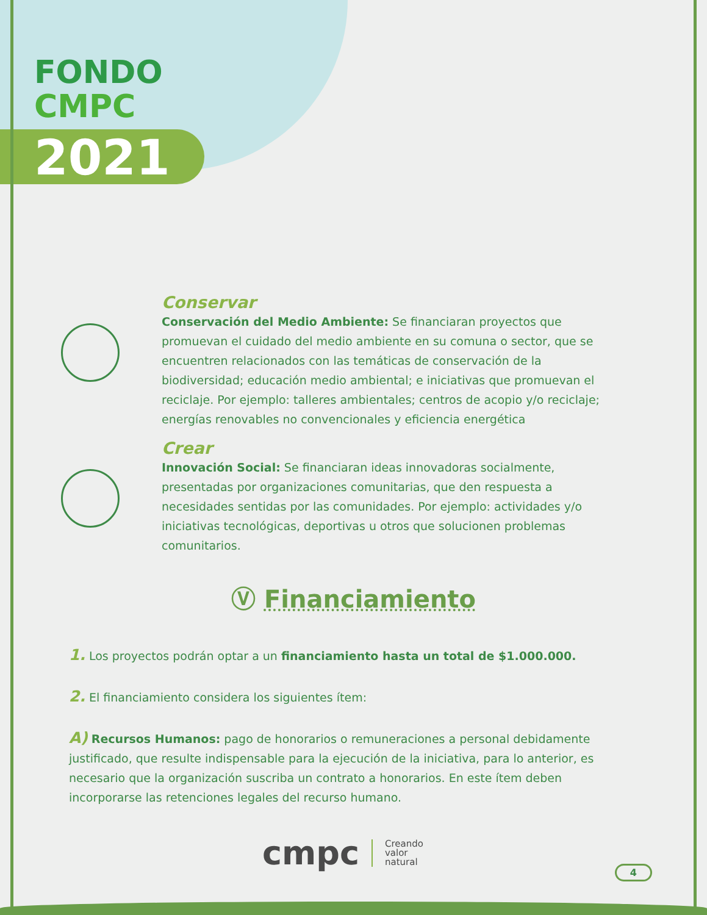FONDO
CMPC
2021
Conservar
Conservación del Medio Ambiente: Se financiaran proyectos que promuevan el cuidado del medio ambiente en su comuna o sector, que se encuentren relacionados con las temáticas de conservación de la biodiversidad; educación medio ambiental; e iniciativas que promuevan el reciclaje. Por ejemplo: talleres ambientales; centros de acopio y/o reciclaje; energías renovables no convencionales y eficiencia energética
Crear
Innovación Social: Se financiaran ideas innovadoras socialmente, presentadas por organizaciones comunitarias, que den respuesta a necesidades sentidas por las comunidades. Por ejemplo: actividades y/o iniciativas tecnológicas, deportivas u otros que solucionen problemas comunitarios.
Ⓥ Financiamiento
1. Los proyectos podrán optar a un financiamiento hasta un total de $1.000.000.
2. El financiamiento considera los siguientes ítem:
A) Recursos Humanos: pago de honorarios o remuneraciones a personal debidamente justificado, que resulte indispensable para la ejecución de la iniciativa, para lo anterior, es necesario que la organización suscriba un contrato a honorarios. En este ítem deben incorporarse las retenciones legales del recurso humano.
cmpc Creando
valor
natural
4